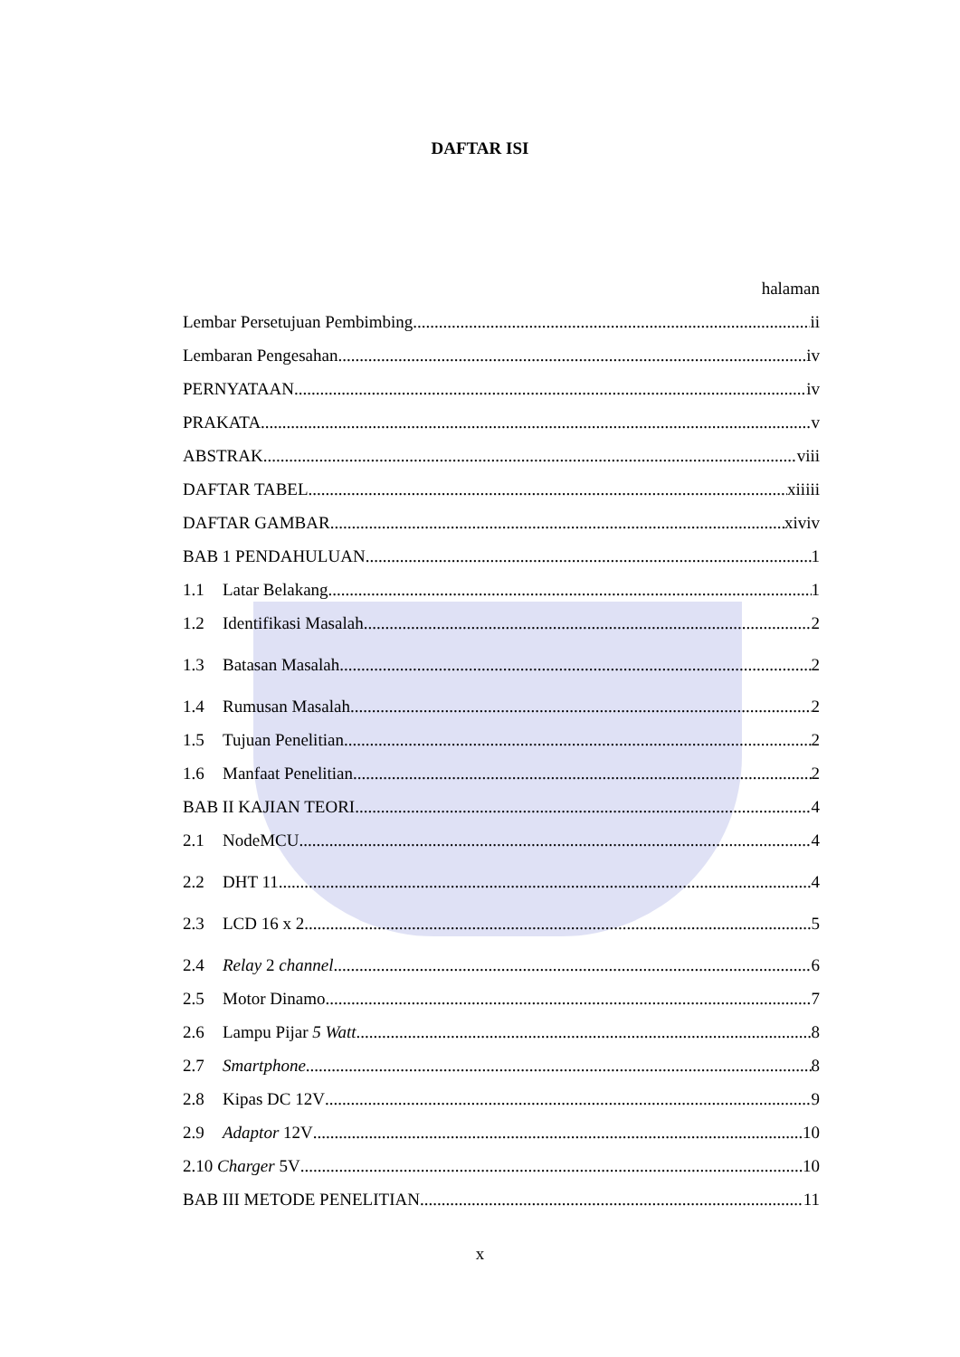DAFTAR ISI
halaman
Lembar Persetujuan Pembimbing ii
Lembaran Pengesahan iv
PERNYATAAN iv
PRAKATA v
ABSTRAK viii
DAFTAR TABEL xiiiii
DAFTAR GAMBAR xiviv
BAB 1 PENDAHULUAN 1
1.1 Latar Belakang 1
1.2 Identifikasi Masalah 2
1.3 Batasan Masalah 2
1.4 Rumusan Masalah 2
1.5 Tujuan Penelitian 2
1.6 Manfaat Penelitian 2
BAB II KAJIAN TEORI 4
2.1 NodeMCU 4
2.2 DHT 11 4
2.3 LCD 16 x 2 5
2.4 Relay 2 channel 6
2.5 Motor Dinamo 7
2.6 Lampu Pijar 5 Watt 8
2.7 Smartphone 8
2.8 Kipas DC 12V 9
2.9 Adaptor 12V 10
2.10 Charger 5V 10
BAB III METODE PENELITIAN 11
x